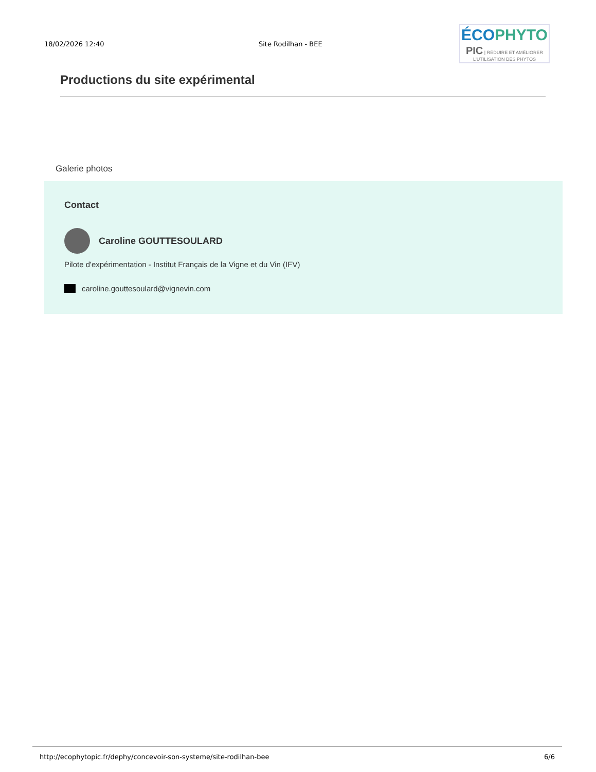18/02/2026 12:40 Site Rodilhan - BEE
ÉCOPHYTO
PIC | RÉDUIRE ET AMÉLIORER L'UTILISATION DES PHYTOS
Productions du site expérimental
Galerie photos
Contact
Caroline GOUTTESOULARD
Pilote d'expérimentation - Institut Français de la Vigne et du Vin (IFV)
caroline.gouttesoulard@vignevin.com
http://ecophytopic.fr/dephy/concevoir-son-systeme/site-rodilhan-bee 6/6